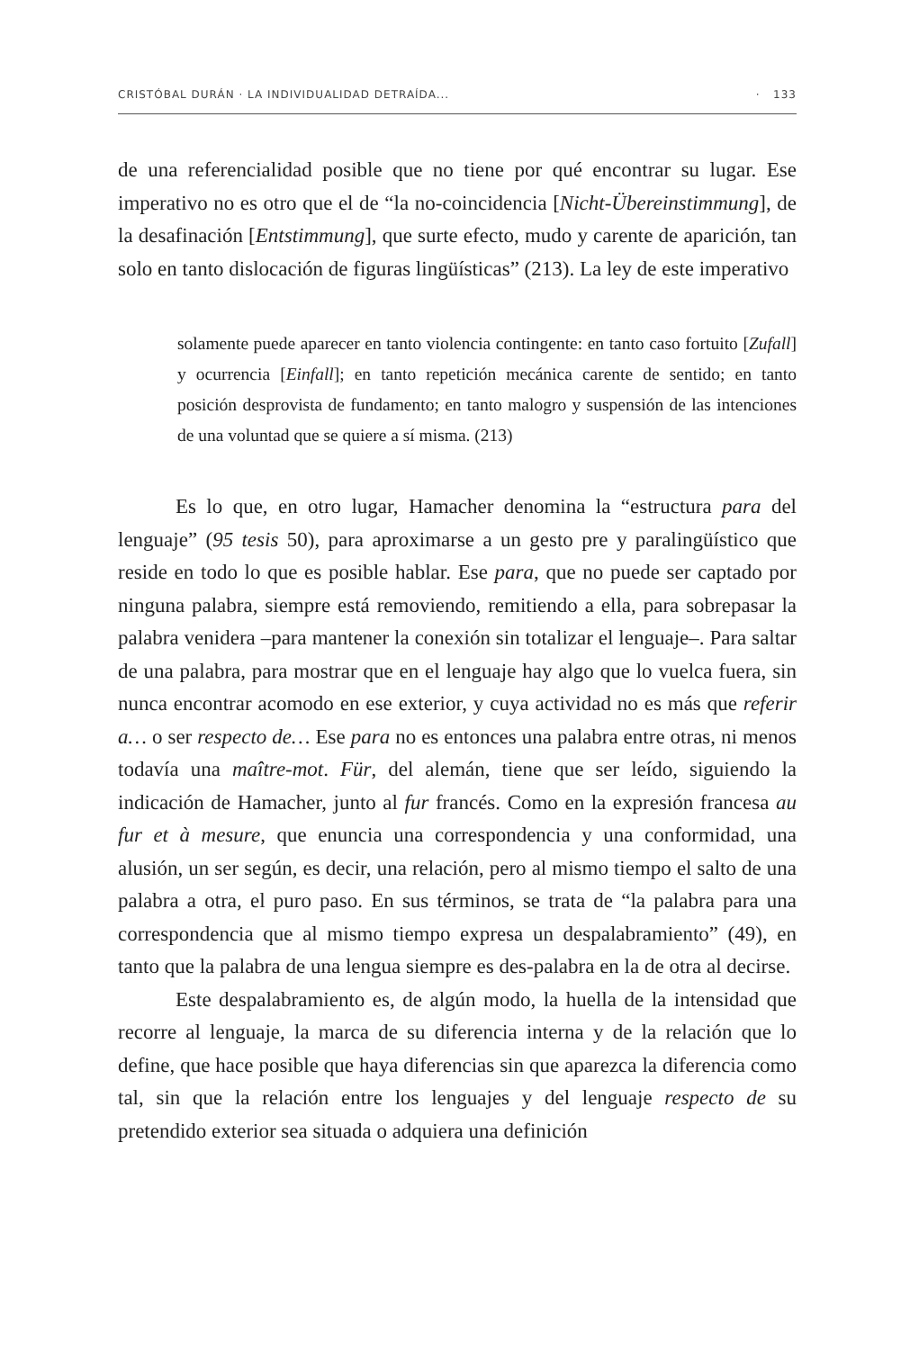CRISTÓBAL DURÁN · LA INDIVIDUALIDAD DETRAÍDA... · 133
de una referencialidad posible que no tiene por qué encontrar su lugar. Ese imperativo no es otro que el de “la no-coincidencia [Nicht-Übereinstimmung], de la desafinación [Entstimmung], que surte efecto, mudo y carente de aparición, tan solo en tanto dislocación de figuras lingüísticas” (213). La ley de este imperativo
solamente puede aparecer en tanto violencia contingente: en tanto caso fortuito [Zufall] y ocurrencia [Einfall]; en tanto repetición mecánica carente de sentido; en tanto posición desprovista de fundamento; en tanto malogro y suspensión de las intenciones de una voluntad que se quiere a sí misma. (213)
Es lo que, en otro lugar, Hamacher denomina la “estructura para del lenguaje” (95 tesis 50), para aproximarse a un gesto pre y paralingüístico que reside en todo lo que es posible hablar. Ese para, que no puede ser captado por ninguna palabra, siempre está removiendo, remitiendo a ella, para sobrepasar la palabra venidera –para mantener la conexión sin totalizar el lenguaje–. Para saltar de una palabra, para mostrar que en el lenguaje hay algo que lo vuelca fuera, sin nunca encontrar acomodo en ese exterior, y cuya actividad no es más que referir a… o ser respecto de… Ese para no es entonces una palabra entre otras, ni menos todavía una maître-mot. Für, del alemán, tiene que ser leído, siguiendo la indicación de Hamacher, junto al fur francés. Como en la expresión francesa au fur et à mesure, que enuncia una correspondencia y una conformidad, una alusión, un ser según, es decir, una relación, pero al mismo tiempo el salto de una palabra a otra, el puro paso. En sus términos, se trata de “la palabra para una correspondencia que al mismo tiempo expresa un despalabramiento” (49), en tanto que la palabra de una lengua siempre es des-palabra en la de otra al decirse.
Este despalabramiento es, de algún modo, la huella de la intensidad que recorre al lenguaje, la marca de su diferencia interna y de la relación que lo define, que hace posible que haya diferencias sin que aparezca la diferencia como tal, sin que la relación entre los lenguajes y del lenguaje respecto de su pretendido exterior sea situada o adquiera una definición